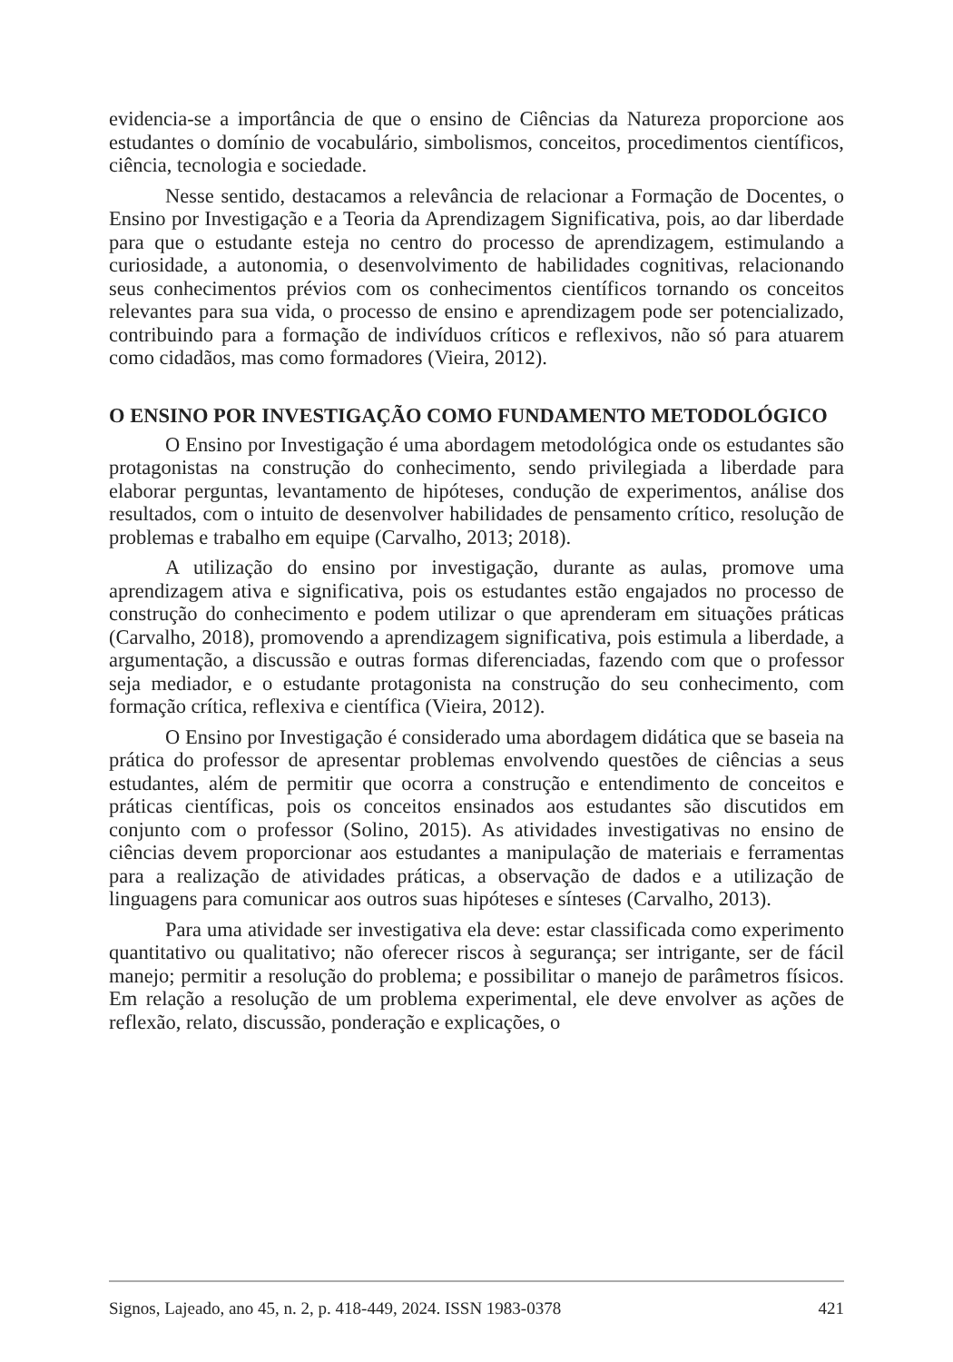evidencia-se a importância de que o ensino de Ciências da Natureza proporcione aos estudantes o domínio de vocabulário, simbolismos, conceitos, procedimentos científicos, ciência, tecnologia e sociedade.
Nesse sentido, destacamos a relevância de relacionar a Formação de Docentes, o Ensino por Investigação e a Teoria da Aprendizagem Significativa, pois, ao dar liberdade para que o estudante esteja no centro do processo de aprendizagem, estimulando a curiosidade, a autonomia, o desenvolvimento de habilidades cognitivas, relacionando seus conhecimentos prévios com os conhecimentos científicos tornando os conceitos relevantes para sua vida, o processo de ensino e aprendizagem pode ser potencializado, contribuindo para a formação de indivíduos críticos e reflexivos, não só para atuarem como cidadãos, mas como formadores (Vieira, 2012).
O ENSINO POR INVESTIGAÇÃO COMO FUNDAMENTO METODOLÓGICO
O Ensino por Investigação é uma abordagem metodológica onde os estudantes são protagonistas na construção do conhecimento, sendo privilegiada a liberdade para elaborar perguntas, levantamento de hipóteses, condução de experimentos, análise dos resultados, com o intuito de desenvolver habilidades de pensamento crítico, resolução de problemas e trabalho em equipe (Carvalho, 2013; 2018).
A utilização do ensino por investigação, durante as aulas, promove uma aprendizagem ativa e significativa, pois os estudantes estão engajados no processo de construção do conhecimento e podem utilizar o que aprenderam em situações práticas (Carvalho, 2018), promovendo a aprendizagem significativa, pois estimula a liberdade, a argumentação, a discussão e outras formas diferenciadas, fazendo com que o professor seja mediador, e o estudante protagonista na construção do seu conhecimento, com formação crítica, reflexiva e científica (Vieira, 2012).
O Ensino por Investigação é considerado uma abordagem didática que se baseia na prática do professor de apresentar problemas envolvendo questões de ciências a seus estudantes, além de permitir que ocorra a construção e entendimento de conceitos e práticas científicas, pois os conceitos ensinados aos estudantes são discutidos em conjunto com o professor (Solino, 2015). As atividades investigativas no ensino de ciências devem proporcionar aos estudantes a manipulação de materiais e ferramentas para a realização de atividades práticas, a observação de dados e a utilização de linguagens para comunicar aos outros suas hipóteses e sínteses (Carvalho, 2013).
Para uma atividade ser investigativa ela deve: estar classificada como experimento quantitativo ou qualitativo; não oferecer riscos à segurança; ser intrigante, ser de fácil manejo; permitir a resolução do problema; e possibilitar o manejo de parâmetros físicos. Em relação a resolução de um problema experimental, ele deve envolver as ações de reflexão, relato, discussão, ponderação e explicações, o
Signos, Lajeado, ano 45, n. 2, p. 418-449, 2024. ISSN 1983-0378 421